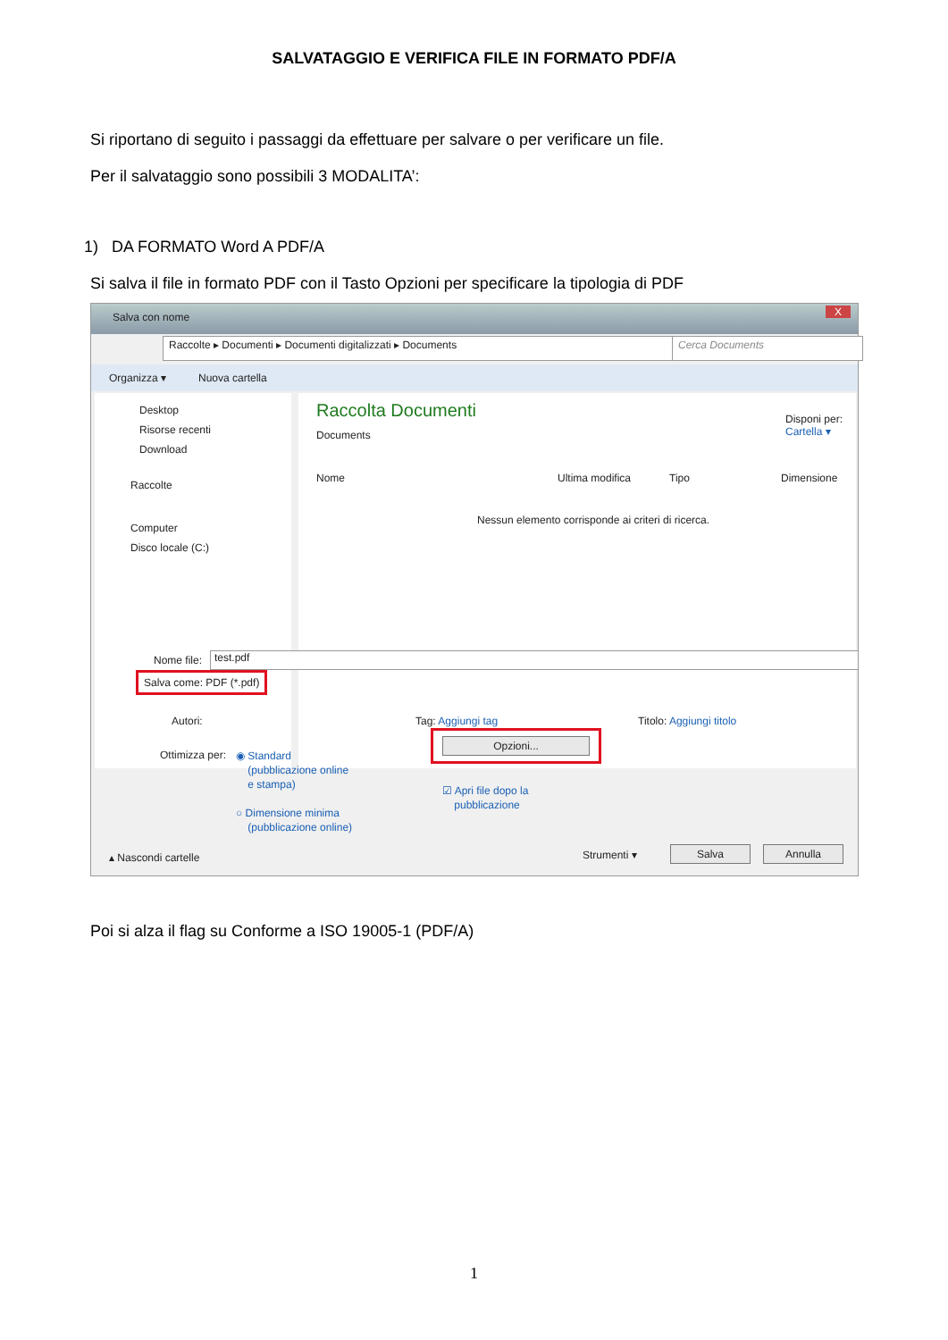SALVATAGGIO E VERIFICA FILE IN FORMATO PDF/A
Si riportano di seguito i passaggi da effettuare per salvare o per verificare un file.
Per il salvataggio sono possibili 3 MODALITA’:
1) DA FORMATO Word A PDF/A
Si salva il file in formato PDF con il Tasto Opzioni per specificare la tipologia di PDF
Salva con nome X
Raccolte ▸ Documenti ▸ Documenti digitalizzati ▸ Documents Cerca Documents
Organizza ▾ Nuova cartella
Desktop
Risorse recenti
Download
Raccolte
Computer
Disco locale (C:)
Raccolta Documenti
Documents
Disponi per: Cartella ▾
Nome Ultima modifica Tipo Dimensione
Nessun elemento corrisponde ai criteri di ricerca.
Nome file: test.pdf
Salva come: PDF (*.pdf)
Autori: Tag: Aggiungi tag Titolo: Aggiungi titolo
Ottimizza per:
◉ Standard
(pubblicazione online
e stampa)
○ Dimensione minima
(pubblicazione online)
Opzioni...
☑ Apri file dopo la
pubblicazione
▴ Nascondi cartelle Strumenti ▾ Salva Annulla
Poi si alza il flag su Conforme a ISO 19005-1 (PDF/A)
1